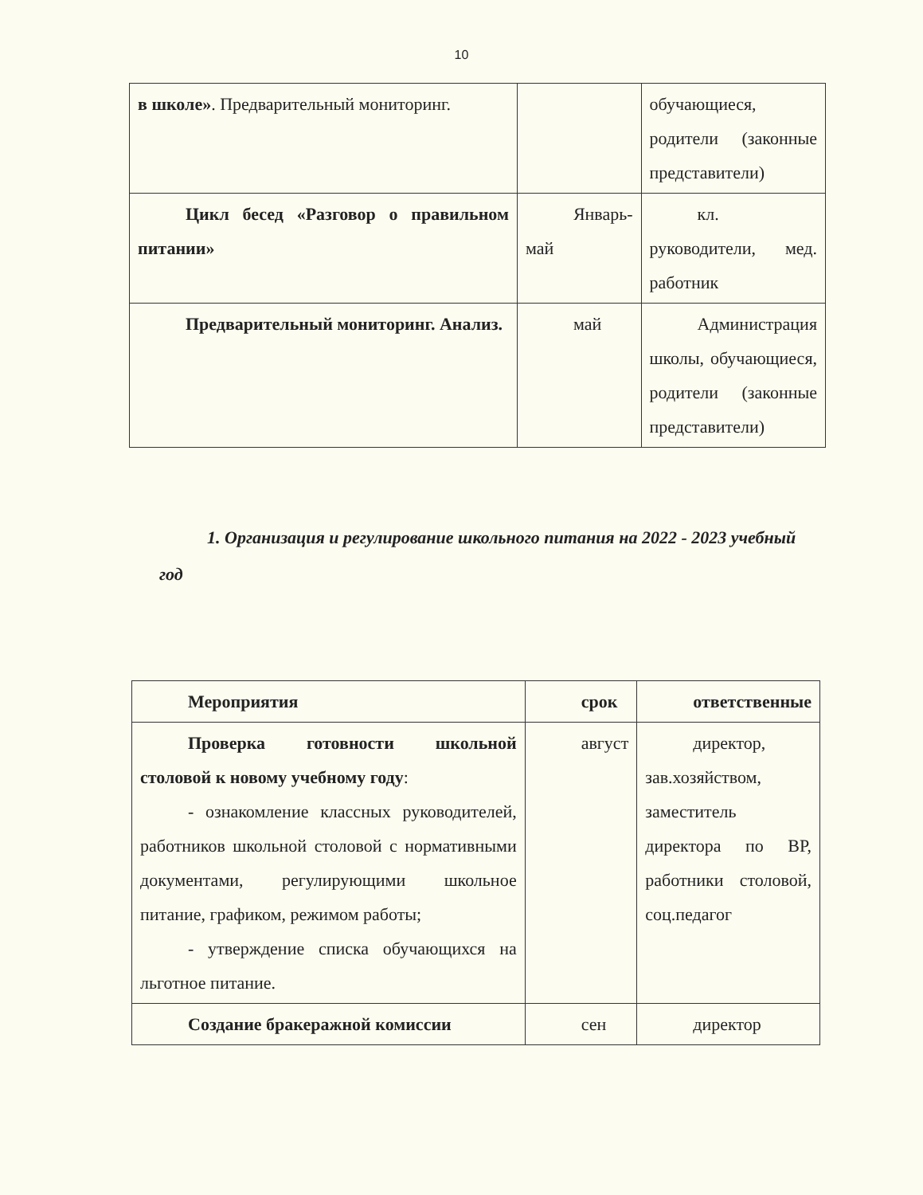10
| в школе» . Предварительный мониторинг. | | обучающиеся, родители (законные представители) |
| Цикл бесед «Разговор о правильном питании» | Январь-май | кл. руководители, мед. работник |
| Предварительный мониторинг. Анализ. | май | Администрация школы, обучающиеся, родители (законные представители) |
1. Организация и регулирование школьного питания на 2022 - 2023 учебный год
| Мероприятия | срок | ответственные |
| Проверка готовности школьной столовой к новому учебному году : - ознакомление классных руководителей, работников школьной столовой с нормативными документами, регулирующими школьное питание, графиком, режимом работы; - утверждение списка обучающихся на льготное питание. | август | директор, зав.хозяйством, заместитель директора по ВР, работники столовой, соц.педагог |
| Создание бракеражной комиссии | сен | директор |